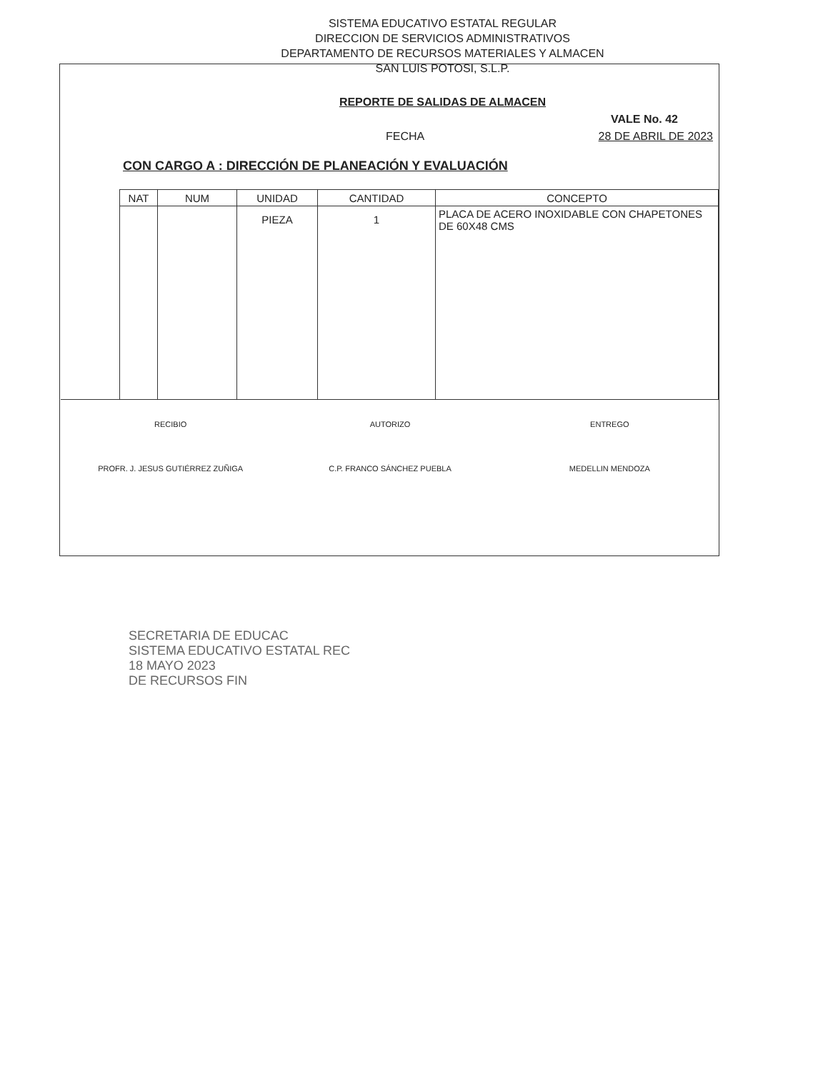SISTEMA EDUCATIVO ESTATAL REGULAR
DIRECCION DE SERVICIOS ADMINISTRATIVOS
DEPARTAMENTO DE RECURSOS MATERIALES Y ALMACEN
SAN LUIS POTOSI, S.L.P.
REPORTE DE SALIDAS DE ALMACEN
VALE No. 42
FECHA 28 DE ABRIL DE 2023
CON CARGO A : DIRECCIÓN DE PLANEACIÓN Y EVALUACIÓN
| NAT | NUM | UNIDAD | CANTIDAD | CONCEPTO |
| --- | --- | --- | --- | --- |
| | | PIEZA | 1 | PLACA DE ACERO INOXIDABLE CON CHAPETONES DE 60X48 CMS |
RECIBIO
PROFR. J. JESUS GUTIÉRREZ ZUÑIGA
AUTORIZO
C.P. FRANCO SÁNCHEZ PUEBLA
ENTREGO
MEDELLIN MENDOZA
SECRETARIA DE EDUCAC
SISTEMA EDUCATIVO ESTATAL REC
18 MAYO 2023
DE RECURSOS FIN